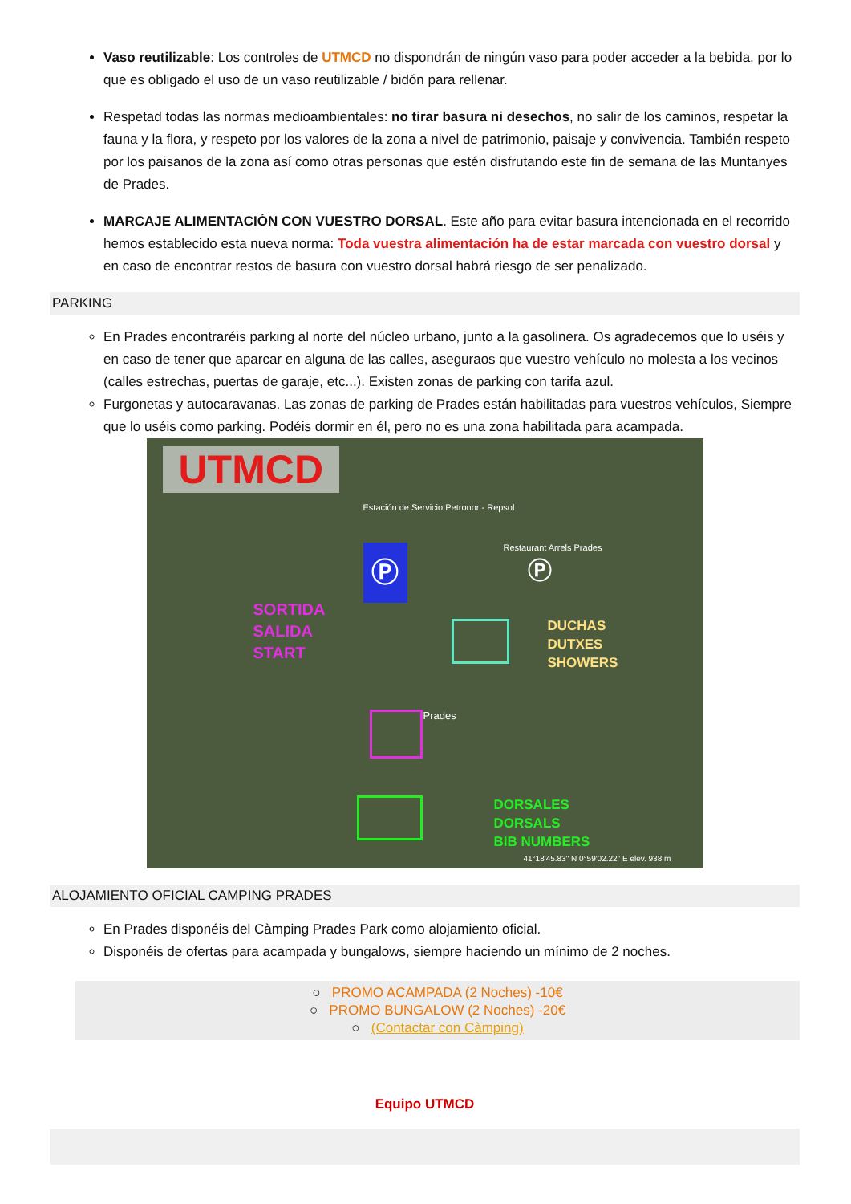Vaso reutilizable: Los controles de UTMCD no dispondrán de ningún vaso para poder acceder a la bebida, por lo que es obligado el uso de un vaso reutilizable / bidón para rellenar.
Respetad todas las normas medioambientales: no tirar basura ni desechos, no salir de los caminos, respetar la fauna y la flora, y respeto por los valores de la zona a nivel de patrimonio, paisaje y convivencia. También respeto por los paisanos de la zona así como otras personas que estén disfrutando este fin de semana de las Muntanyes de Prades.
MARCAJE ALIMENTACIÓN CON VUESTRO DORSAL. Este año para evitar basura intencionada en el recorrido hemos establecido esta nueva norma: Toda vuestra alimentación ha de estar marcada con vuestro dorsal y en caso de encontrar restos de basura con vuestro dorsal habrá riesgo de ser penalizado.
PARKING
En Prades encontraréis parking al norte del núcleo urbano, junto a la gasolinera. Os agradecemos que lo uséis y en caso de tener que aparcar en alguna de las calles, aseguraos que vuestro vehículo no molesta a los vecinos (calles estrechas, puertas de garaje, etc...). Existen zonas de parking con tarifa azul.
Furgonetas y autocaravanas. Las zonas de parking de Prades están habilitadas para vuestros vehículos, Siempre que lo uséis como parking. Podéis dormir en él, pero no es una zona habilitada para acampada.
UTMCD
Estación de Servicio Petronor - Repsol
Ⓟ Restaurant Arrels Prades
Ⓟ
SORTIDA
SALIDA
START
DUCHAS
DUTXES
SHOWERS
Prades
DORSALES
DORSALS
BIB NUMBERS
41°18'45.83" N 0°59'02.22" E elev. 938 m
ALOJAMIENTO OFICIAL CAMPING PRADES
En Prades disponéis del Càmping Prades Park como alojamiento oficial.
Disponéis de ofertas para acampada y bungalows, siempre haciendo un mínimo de 2 noches.
○ PROMO ACAMPADA (2 Noches) -10€
○ PROMO BUNGALOW (2 Noches) -20€
○ (Contactar con Càmping)
Equipo UTMCD